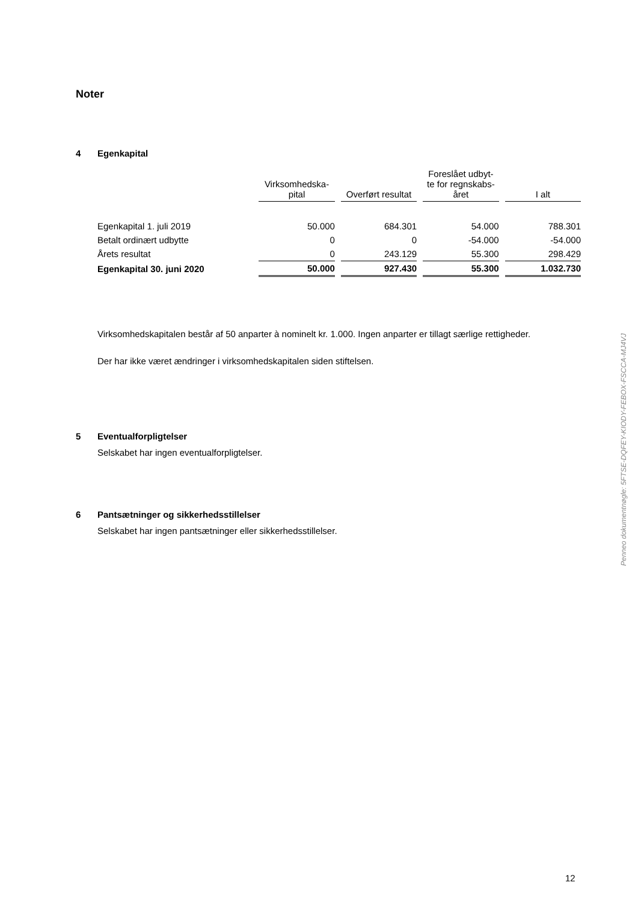Noter
4 Egenkapital
| | Virksomhedska- pital | Overført resultat | Foreslået udbyt- te for regnskabs- året | I alt |
| --- | --- | --- | --- | --- |
| Egenkapital 1. juli 2019 | 50.000 | 684.301 | 54.000 | 788.301 |
| Betalt ordinært udbytte | 0 | 0 | -54.000 | -54.000 |
| Årets resultat | 0 | 243.129 | 55.300 | 298.429 |
| Egenkapital 30. juni 2020 | 50.000 | 927.430 | 55.300 | 1.032.730 |
Virksomhedskapitalen består af 50 anparter à nominelt kr. 1.000. Ingen anparter er tillagt særlige rettigheder.
Der har ikke været ændringer i virksomhedskapitalen siden stiftelsen.
5 Eventualforpligtelser
Selskabet har ingen eventualforpligtelser.
6 Pantsætninger og sikkerhedsstillelser
Selskabet har ingen pantsætninger eller sikkerhedsstillelser.
Penneo dokumentnøgle: 5FTSE-DQFEY-KIODY-FEBOX-FSCCA-MJ4VJ
12